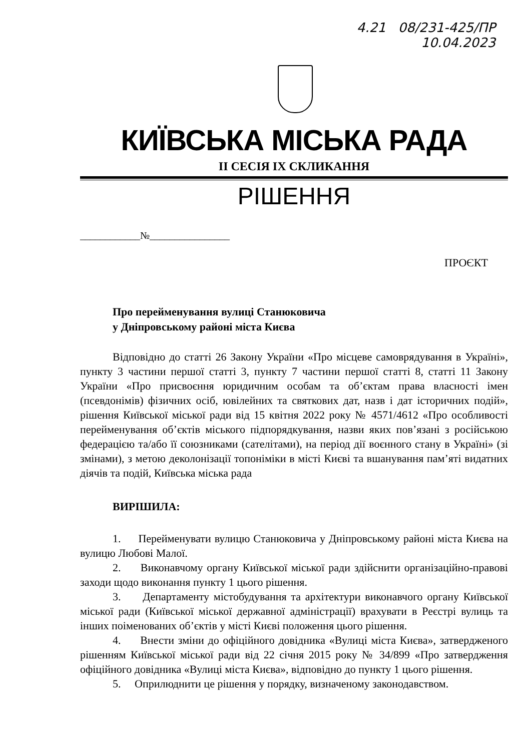4.21 08/231-425/ПР
10.04.2023
КИЇВСЬКА МІСЬКА РАДА
II СЕСІЯ IX СКЛИКАННЯ
РІШЕННЯ
____________№________________
ПРОЄКТ
Про перейменування вулиці Станюковича
у Дніпровському районі міста Києва
Відповідно до статті 26 Закону України «Про місцеве самоврядування в Україні», пункту 3 частини першої статті 3, пункту 7 частини першої статті 8, статті 11 Закону України «Про присвоєння юридичним особам та об’єктам права власності імен (псевдонімів) фізичних осіб, ювілейних та святкових дат, назв і дат історичних подій», рішення Київської міської ради від 15 квітня 2022 року № 4571/4612 «Про особливості перейменування об’єктів міського підпорядкування, назви яких пов’язані з російською федерацією та/або її союзниками (сателітами), на період дії воєнного стану в Україні» (зі змінами), з метою деколонізації топоніміки в місті Києві та вшанування пам’яті видатних діячів та подій, Київська міська рада
ВИРІШИЛА:
1. Перейменувати вулицю Станюковича у Дніпровському районі міста Києва на вулицю Любові Малої.
2. Виконавчому органу Київської міської ради здійснити організаційно-правові заходи щодо виконання пункту 1 цього рішення.
3. Департаменту містобудування та архітектури виконавчого органу Київської міської ради (Київської міської державної адміністрації) врахувати в Реєстрі вулиць та інших поіменованих об’єктів у місті Києві положення цього рішення.
4. Внести зміни до офіційного довідника «Вулиці міста Києва», затвердженого рішенням Київської міської ради від 22 січня 2015 року № 34/899 «Про затвердження офіційного довідника «Вулиці міста Києва», відповідно до пункту 1 цього рішення.
5. Оприлюднити це рішення у порядку, визначеному законодавством.